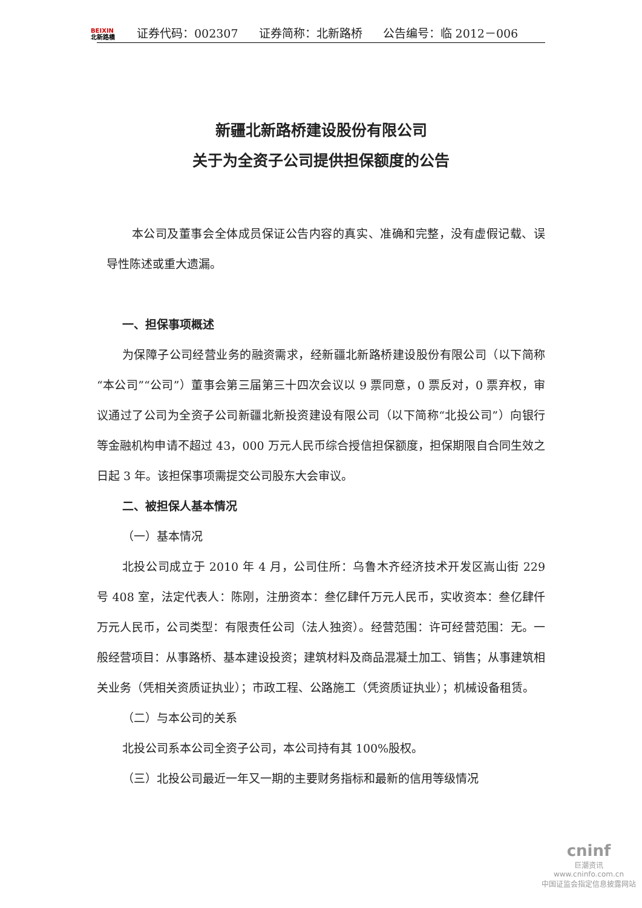BEIXIN
北新路橋
证券代码：002307
证券简称：北新路桥
公告编号：临 2012－006
新疆北新路桥建设股份有限公司
关于为全资子公司提供担保额度的公告
本公司及董事会全体成员保证公告内容的真实、准确和完整，没有虚假记载、误导性陈述或重大遗漏。
一、担保事项概述
为保障子公司经营业务的融资需求，经新疆北新路桥建设股份有限公司（以下简称“本公司”“公司”）董事会第三届第三十四次会议以 9 票同意，0 票反对，0 票弃权，审议通过了公司为全资子公司新疆北新投资建设有限公司（以下简称“北投公司”）向银行等金融机构申请不超过 43，000 万元人民币综合授信担保额度，担保期限自合同生效之日起 3 年。该担保事项需提交公司股东大会审议。
二、被担保人基本情况
（一）基本情况
北投公司成立于 2010 年 4 月，公司住所：乌鲁木齐经济技术开发区嵩山街 229 号 408 室，法定代表人：陈刚，注册资本：叁亿肆仟万元人民币，实收资本：叁亿肆仟万元人民币，公司类型：有限责任公司（法人独资）。经营范围：许可经营范围：无。一般经营项目：从事路桥、基本建设投资；建筑材料及商品混凝土加工、销售；从事建筑相关业务（凭相关资质证执业）；市政工程、公路施工（凭资质证执业）；机械设备租赁。
（二）与本公司的关系
北投公司系本公司全资子公司，本公司持有其 100%股权。
（三）北投公司最近一年又一期的主要财务指标和最新的信用等级情况
cninf
巨潮资讯
www.cninfo.com.cn
中国证监会指定信息披露网站